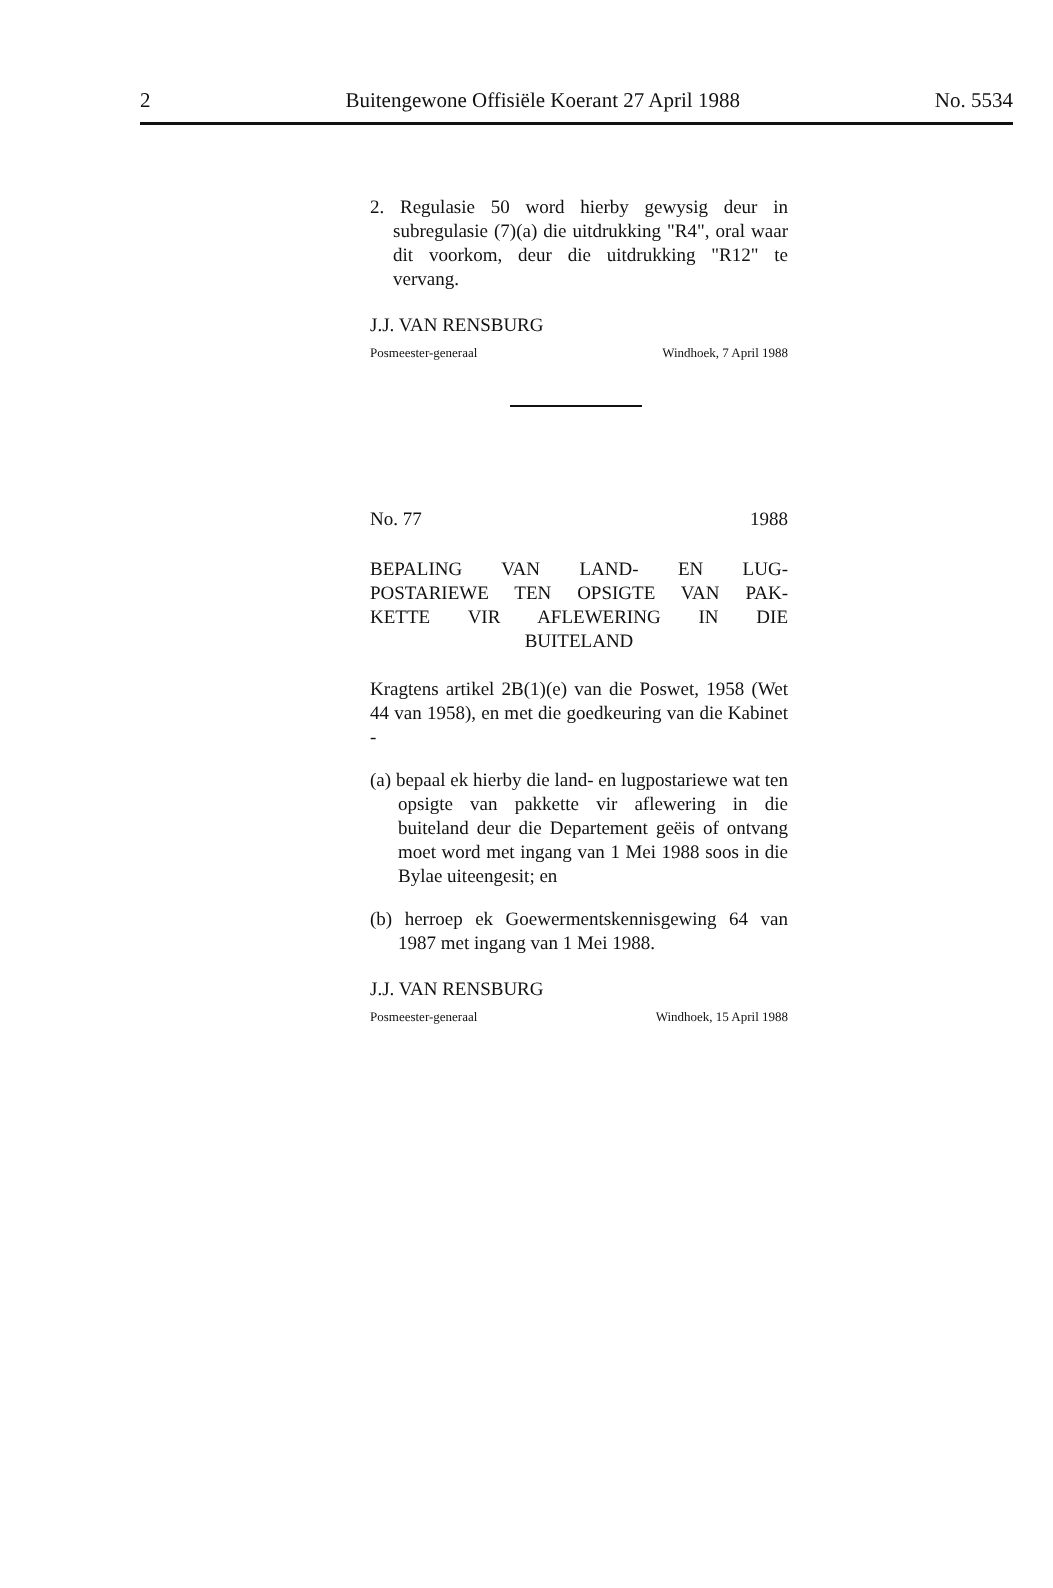2 Buitengewone Offisiële Koerant 27 April 1988 No. 5534
2. Regulasie 50 word hierby gewysig deur in subregulasie (7)(a) die uitdrukking "R4", oral waar dit voorkom, deur die uitdrukking "R12" te vervang.
J.J. VAN RENSBURG
Posmeester-generaal Windhoek, 7 April 1988
No. 77 1988
BEPALING VAN LAND- EN LUG-
POSTARIEWE TEN OPSIGTE VAN PAK-
KETTE VIR AFLEWERING IN DIE
BUITELAND
Kragtens artikel 2B(1)(e) van die Poswet, 1958 (Wet 44 van 1958), en met die goedkeuring van die Kabinet -
(a) bepaal ek hierby die land- en lugpostariewe wat ten opsigte van pakkette vir aflewering in die buiteland deur die Departement geëis of ontvang moet word met ingang van 1 Mei 1988 soos in die Bylae uiteengesit; en
(b) herroep ek Goewermentskennisgewing 64 van 1987 met ingang van 1 Mei 1988.
J.J. VAN RENSBURG
Posmeester-generaal Windhoek, 15 April 1988